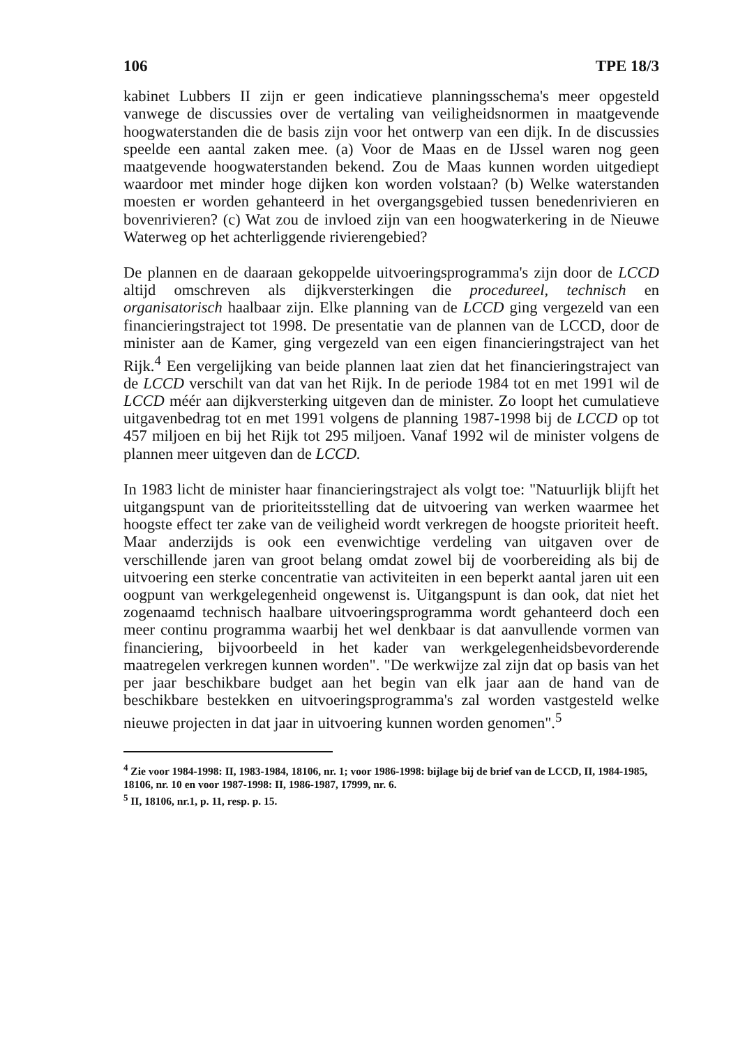106 TPE 18/3
kabinet Lubbers II zijn er geen indicatieve planningsschema's meer opgesteld vanwege de discussies over de vertaling van veiligheidsnormen in maatgevende hoogwaterstanden die de basis zijn voor het ontwerp van een dijk. In de discussies speelde een aantal zaken mee. (a) Voor de Maas en de IJssel waren nog geen maatgevende hoogwaterstanden bekend. Zou de Maas kunnen worden uitgediept waardoor met minder hoge dijken kon worden volstaan? (b) Welke waterstanden moesten er worden gehanteerd in het overgangsgebied tussen benedenrivieren en bovenrivieren? (c) Wat zou de invloed zijn van een hoogwaterkering in de Nieuwe Waterweg op het achterliggende rivierengebied?
De plannen en de daaraan gekoppelde uitvoeringsprogramma's zijn door de LCCD altijd omschreven als dijkversterkingen die procedureel, technisch en organisatorisch haalbaar zijn. Elke planning van de LCCD ging vergezeld van een financieringstraject tot 1998. De presentatie van de plannen van de LCCD, door de minister aan de Kamer, ging vergezeld van een eigen financieringstraject van het Rijk.<sup>4</sup> Een vergelijking van beide plannen laat zien dat het financieringstraject van de LCCD verschilt van dat van het Rijk. In de periode 1984 tot en met 1991 wil de LCCD méér aan dijkversterking uitgeven dan de minister. Zo loopt het cumulatieve uitgavenbedrag tot en met 1991 volgens de planning 1987-1998 bij de LCCD op tot 457 miljoen en bij het Rijk tot 295 miljoen. Vanaf 1992 wil de minister volgens de plannen meer uitgeven dan de LCCD.
In 1983 licht de minister haar financieringstraject als volgt toe: "Natuurlijk blijft het uitgangspunt van de prioriteitsstelling dat de uitvoering van werken waarmee het hoogste effect ter zake van de veiligheid wordt verkregen de hoogste prioriteit heeft. Maar anderzijds is ook een evenwichtige verdeling van uitgaven over de verschillende jaren van groot belang omdat zowel bij de voorbereiding als bij de uitvoering een sterke concentratie van activiteiten in een beperkt aantal jaren uit een oogpunt van werkgelegenheid ongewenst is. Uitgangspunt is dan ook, dat niet het zogenaamd technisch haalbare uitvoeringsprogramma wordt gehanteerd doch een meer continu programma waarbij het wel denkbaar is dat aanvullende vormen van financiering, bijvoorbeeld in het kader van werkgelegenheidsbevorderende maatregelen verkregen kunnen worden". "De werkwijze zal zijn dat op basis van het per jaar beschikbare budget aan het begin van elk jaar aan de hand van de beschikbare bestekken en uitvoeringsprogramma's zal worden vastgesteld welke nieuwe projecten in dat jaar in uitvoering kunnen worden genomen".<sup>5</sup>
<sup>4</sup> Zie voor 1984-1998: II, 1983-1984, 18106, nr. 1; voor 1986-1998: bijlage bij de brief van de LCCD, II, 1984-1985, 18106, nr. 10 en voor 1987-1998: II, 1986-1987, 17999, nr. 6.
<sup>5</sup> II, 18106, nr.1, p. 11, resp. p. 15.